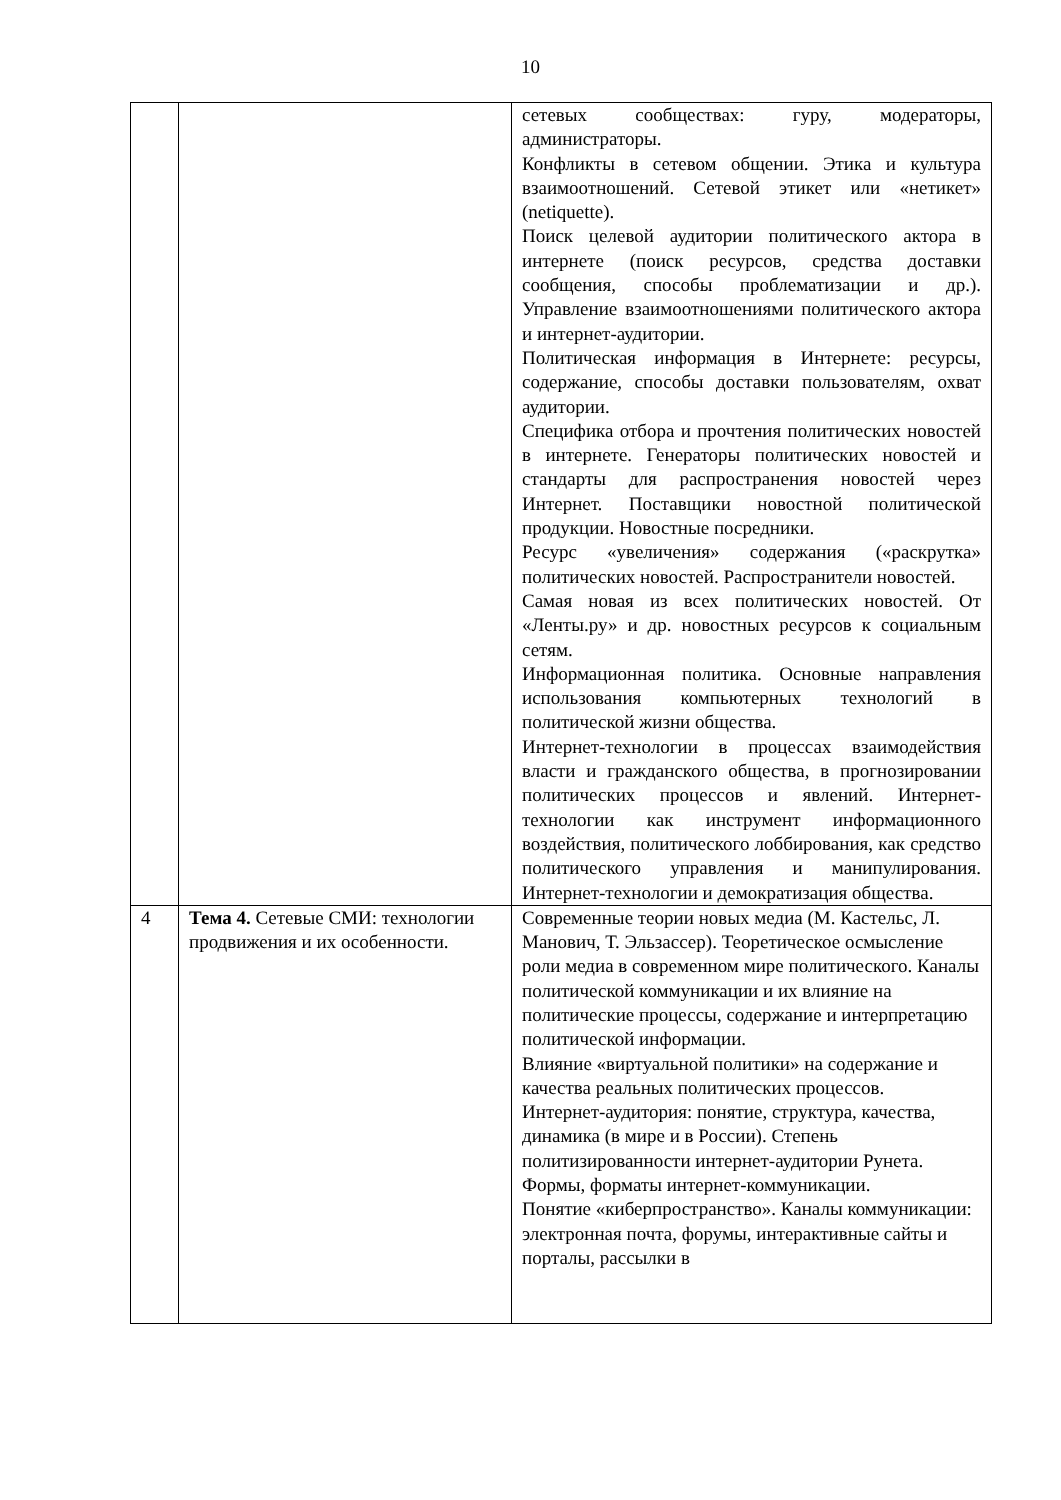10
| | | сетевых сообществах: гуру, модераторы, администраторы. Конфликты в сетевом общении. Этика и культура взаимоотношений. Сетевой этикет или «нетикет» (netiquette). Поиск целевой аудитории политического актора в интернете (поиск ресурсов, средства доставки сообщения, способы проблематизации и др.). Управление взаимоотношениями политического актора и интернет-аудитории. Политическая информация в Интернете: ресурсы, содержание, способы доставки пользователям, охват аудитории. Специфика отбора и прочтения политических новостей в интернете. Генераторы политических новостей и стандарты для распространения новостей через Интернет. Поставщики новостной политической продукции. Новостные посредники. Ресурс «увеличения» содержания («раскрутка» политических новостей. Распространители новостей. Самая новая из всех политических новостей. От «Ленты.ру» и др. новостных ресурсов к социальным сетям. Информационная политика. Основные направления использования компьютерных технологий в политической жизни общества. Интернет-технологии в процессах взаимодействия власти и гражданского общества, в прогнозировании политических процессов и явлений. Интернет-технологии как инструмент информационного воздействия, политического лоббирования, как средство политического управления и манипулирования. Интернет-технологии и демократизация общества. |
| 4 | Тема 4. Сетевые СМИ: технологии продвижения и их особенности. | Современные теории новых медиа (М. Кастельс, Л. Манович, Т. Эльзассер). Теоретическое осмысление роли медиа в современном мире политического. Каналы политической коммуникации и их влияние на политические процессы, содержание и интерпретацию политической информации. Влияние «виртуальной политики» на содержание и качества реальных политических процессов. Интернет-аудитория: понятие, структура, качества, динамика (в мире и в России). Степень политизированности интернет-аудитории Рунета. Формы, форматы интернет-коммуникации. Понятие «киберпространство». Каналы коммуникации: электронная почта, форумы, интерактивные сайты и порталы, рассылки в |